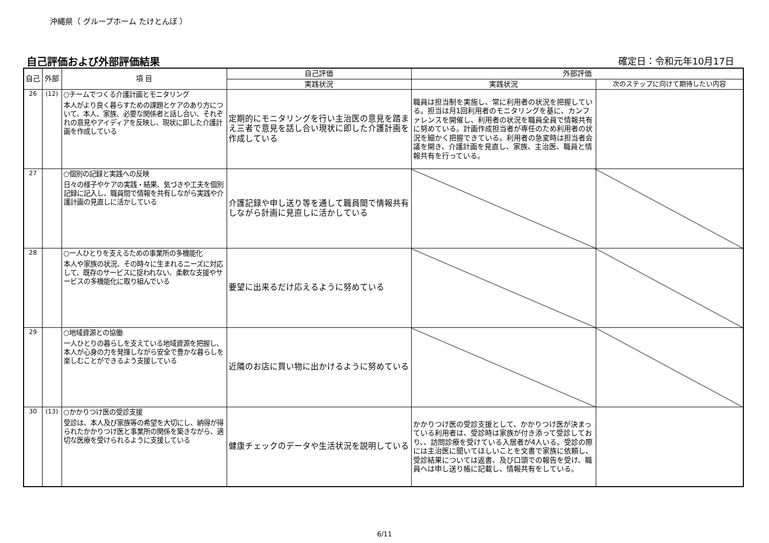沖縄県（ グループホーム たけとんぼ ）
自己評価および外部評価結果 確定日：令和元年10月17日
| 自己 | 外部 | 項 目 | 自己評価 | 外部評価 | |
| --- | --- | --- | --- | --- | --- |
| | | | 実践状況 | 実践状況 | 次のステップに向けて期待したい内容 |
| 26 | (12) | ○チームでつくる介護計画とモニタリング 本人がより良く暮らすための課題とケアのあり方について、本人、家族、必要な関係者と話し合い、それぞれの意見やアイディアを反映し、現状に即した介護計画を作成している | 定期的にモニタリングを行い主治医の意見を踏まえ三者で意見を話し合い現状に即した介護計画を作成している | 職員は担当制を実施し、常に利用者の状況を把握している。担当は月1回利用者のモニタリングを基に、カンファレンスを開催し、利用者の状況を職員全員で情報共有に努めている。計画作成担当者が専任のため利用者の状況を細かく把握できている。利用者の急変時は担当者会議を開き、介護計画を見直し、家族、主治医、職員と情報共有を行っている。 | |
| 27 | | ○個別の記録と実践への反映 日々の様子やケアの実践・結果、気づきや工夫を個別記録に記入し、職員間で情報を共有しながら実践や介護計画の見直しに活かしている | 介護記録や申し送り等を通して職員間で情報共有しながら計画に見直しに活かしている | | |
| 28 | | ○一人ひとりを支えるための事業所の多機能化 本人や家族の状況、その時々に生まれるニーズに対応して、既存のサービスに捉われない、柔軟な支援やサービスの多機能化に取り組んでいる | 要望に出来るだけ応えるように努めている | | |
| 29 | | ○地域資源との協働 一人ひとりの暮らしを支えている地域資源を把握し、本人が心身の力を発揮しながら安全で豊かな暮らしを楽しむことができるよう支援している | 近隣のお店に買い物に出かけるように努めている | | |
| 30 | (13) | ○かかりつけ医の受診支援 受診は、本人及び家族等の希望を大切にし、納得が得られたかかりつけ医と事業所の関係を築きながら、適切な医療を受けられるように支援している | 健康チェックのデータや生活状況を説明している | かかりつけ医の受診支援として、かかりつけ医が決まっている利用者は、受診時は家族が付き添って受診しており、、訪問診療を受けている入居者が4人いる。受診の際には主治医に聞いてほしいことを文書で家族に依頼し、受診結果については返書、及び口頭での報告を受け、職員へは申し送り帳に記載し、情報共有をしている。 | |
6/11